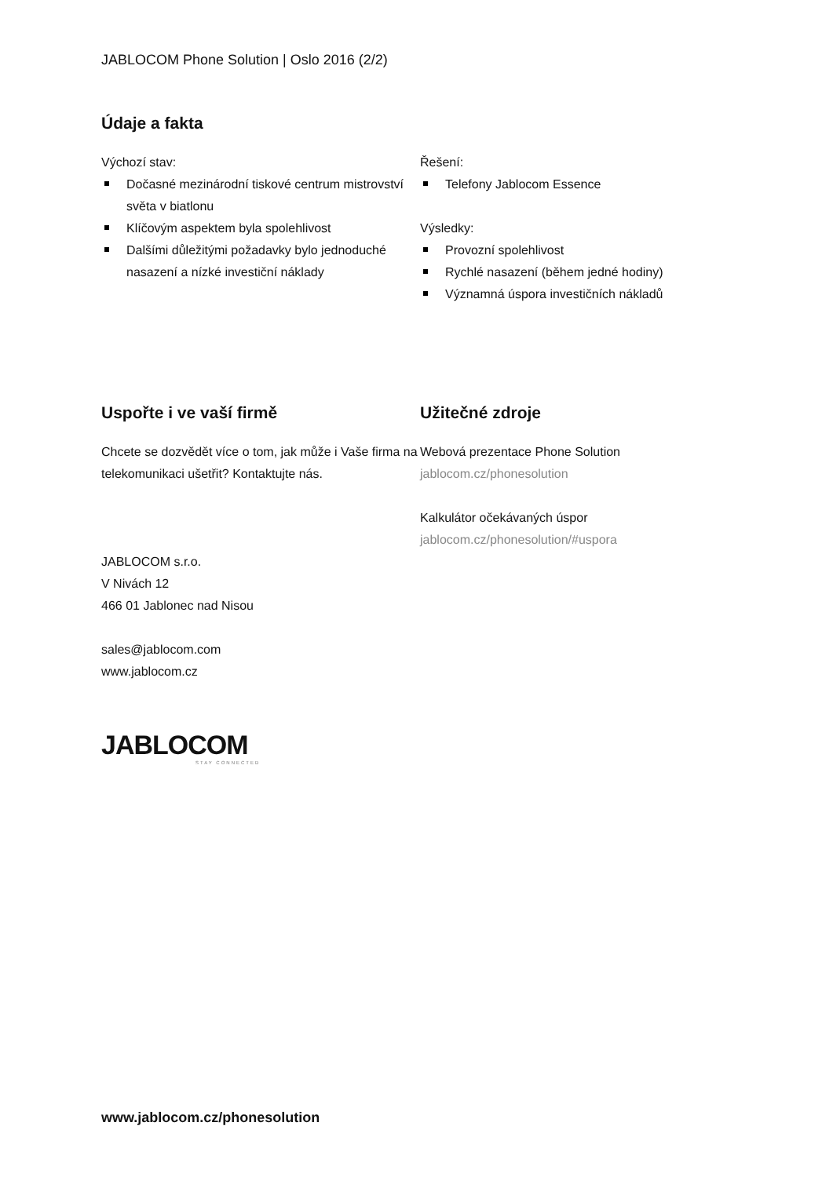JABLOCOM Phone Solution | Oslo 2016 (2/2)
Údaje a fakta
Výchozí stav:
Dočasné mezinárodní tiskové centrum mistrovství světa v biatlonu
Klíčovým aspektem byla spolehlivost
Dalšími důležitými požadavky bylo jednoduché nasazení a nízké investiční náklady
Řešení:
Telefony Jablocom Essence
Výsledky:
Provozní spolehlivost
Rychlé nasazení (během jedné hodiny)
Významná úspora investičních nákladů
Uspořte i ve vaší firmě
Chcete se dozvědět více o tom, jak může i Vaše firma na telekomunikaci ušetřit? Kontaktujte nás.
JABLOCOM s.r.o.
V Nivách 12
466 01 Jablonec nad Nisou
sales@jablocom.com
www.jablocom.cz
JABLOCOM
STAY CONNECTED
Užitečné zdroje
Webová prezentace Phone Solution
jablocom.cz/phonesolution
Kalkulátor očekávaných úspor
jablocom.cz/phonesolution/#uspora
www.jablocom.cz/phonesolution